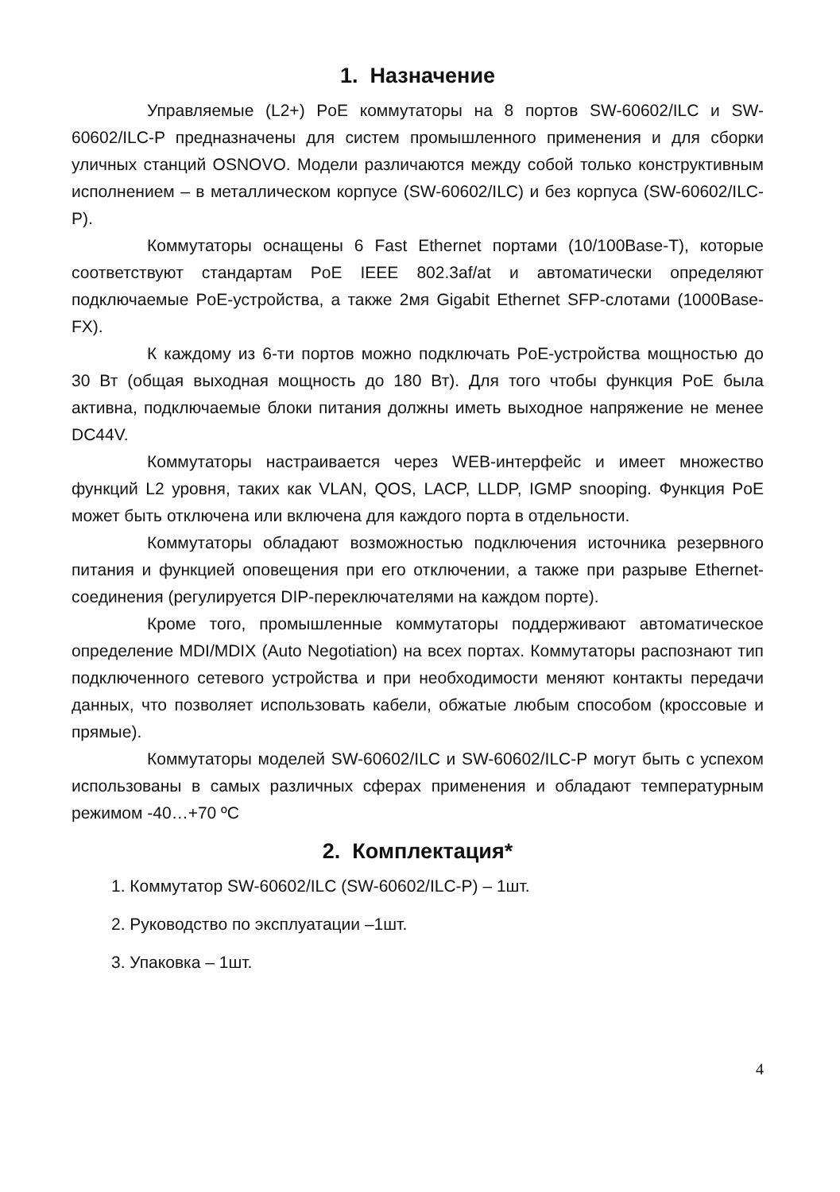1. Назначение
Управляемые (L2+) PoE коммутаторы на 8 портов SW-60602/ILC и SW-60602/ILC-P предназначены для систем промышленного применения и для сборки уличных станций OSNOVO. Модели различаются между собой только конструктивным исполнением – в металлическом корпусе (SW-60602/ILC) и без корпуса (SW-60602/ILC-P).
Коммутаторы оснащены 6 Fast Ethernet портами (10/100Base-T), которые соответствуют стандартам PoE IEEE 802.3af/at и автоматически определяют подключаемые PoE-устройства, а также 2мя Gigabit Ethernet SFP-слотами (1000Base-FX).
К каждому из 6-ти портов можно подключать PoE-устройства мощностью до 30 Вт (общая выходная мощность до 180 Вт). Для того чтобы функция PoE была активна, подключаемые блоки питания должны иметь выходное напряжение не менее DC44V.
Коммутаторы настраивается через WEB-интерфейс и имеет множество функций L2 уровня, таких как VLAN, QOS, LACP, LLDP, IGMP snooping. Функция PoE может быть отключена или включена для каждого порта в отдельности.
Коммутаторы обладают возможностью подключения источника резервного питания и функцией оповещения при его отключении, а также при разрыве Ethernet-соединения (регулируется DIP-переключателями на каждом порте).
Кроме того, промышленные коммутаторы поддерживают автоматическое определение MDI/MDIX (Auto Negotiation) на всех портах. Коммутаторы распознают тип подключенного сетевого устройства и при необходимости меняют контакты передачи данных, что позволяет использовать кабели, обжатые любым способом (кроссовые и прямые).
Коммутаторы моделей SW-60602/ILC и SW-60602/ILC-P могут быть с успехом использованы в самых различных сферах применения и обладают температурным режимом -40…+70 ºС
2. Комплектация*
1. Коммутатор SW-60602/ILC (SW-60602/ILC-P) – 1шт.
2. Руководство по эксплуатации –1шт.
3. Упаковка – 1шт.
4